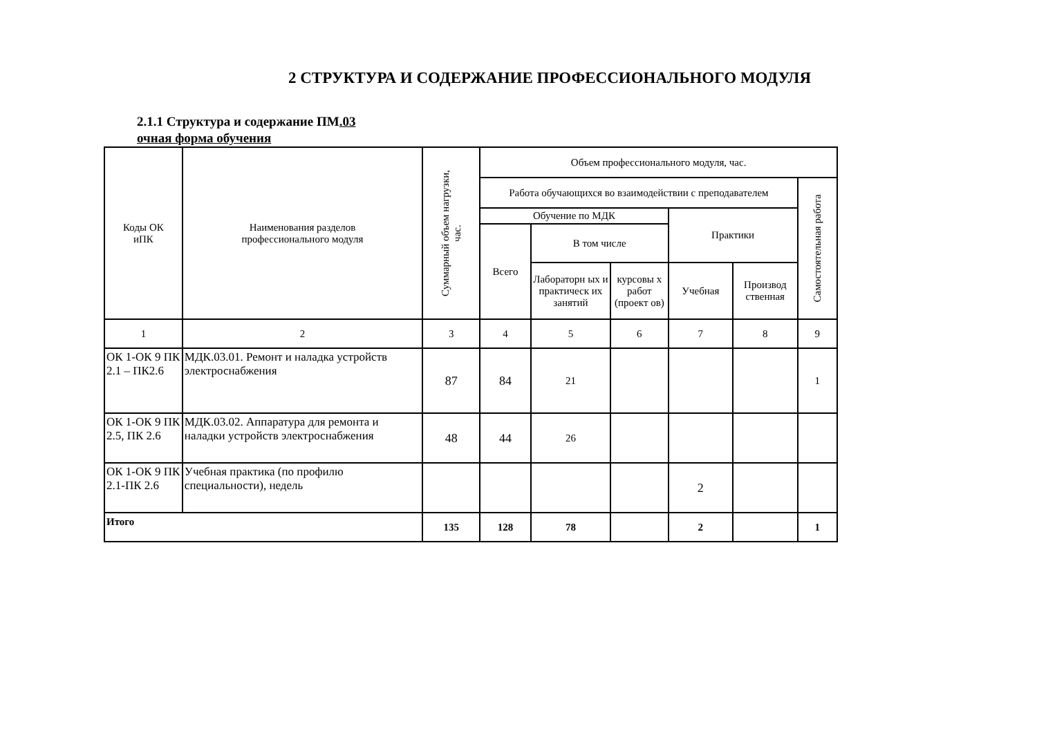2 СТРУКТУРА И СОДЕРЖАНИЕ ПРОФЕССИОНАЛЬНОГО МОДУЛЯ
2.1.1 Структура и содержание ПМ.03
очная форма обучения
| Коды ОК иПК | Наименования разделов профессионального модуля | Суммарный объем нагрузки, час. | Объем профессионального модуля, час. | | | | | |
| | | | Работа обучающихся во взаимодействии с преподавателем | | | | | Самостоятельная работа |
| | | | Обучение по МДК | | | Практики | | |
| | | | Всего | В том числе | | | | |
| | | | | Лабораторн ых и практическ их занятий | курсовы х работ (проект ов) | Учебная | Производ ственная | |
| 1 | 2 | 3 | 4 | 5 | 6 | 7 | 8 | 9 |
| ОК 1-ОК 9 ПК 2.1 – ПК2.6 | МДК.03.01. Ремонт и наладка устройств электроснабжения | 87 | 84 | 21 | | | | 1 |
| ОК 1-ОК 9 ПК 2.5, ПК 2.6 | МДК.03.02. Аппаратура для ремонта и наладки устройств электроснабжения | 48 | 44 | 26 | | | | |
| ОК 1-ОК 9 ПК 2.1-ПК 2.6 | Учебная практика (по профилю специальности), недель | | | | | 2 | | |
| Итого | | 135 | 128 | 78 | | 2 | | 1 |